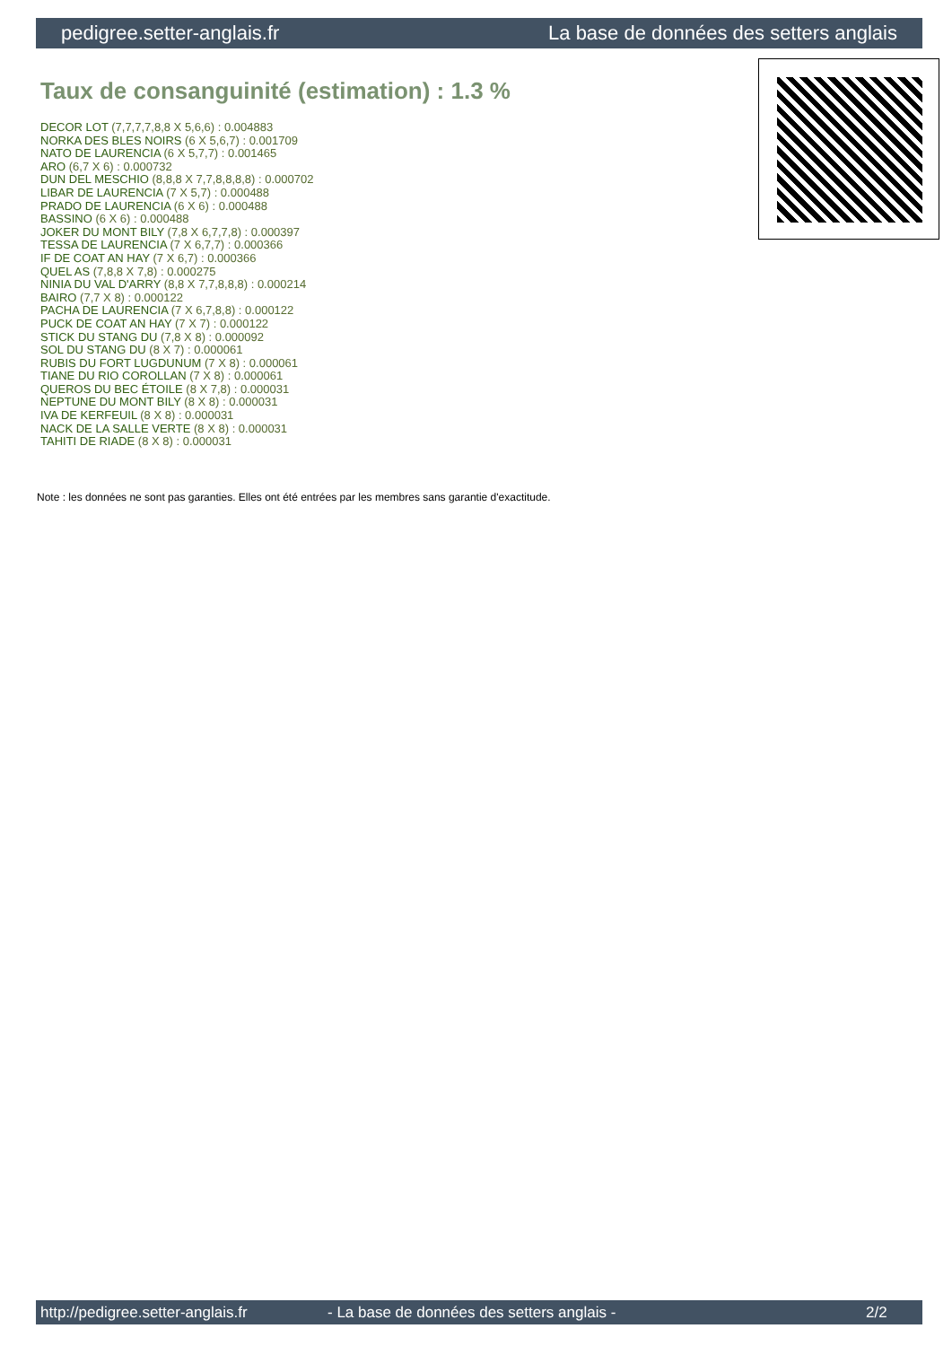pedigree.setter-anglais.fr La base de données des setters anglais
Taux de consanguinité (estimation) : 1.3 %
DECOR LOT (7,7,7,7,8,8 X 5,6,6) : 0.004883
NORKA DES BLES NOIRS (6 X 5,6,7) : 0.001709
NATO DE LAURENCIA (6 X 5,7,7) : 0.001465
ARO (6,7 X 6) : 0.000732
DUN DEL MESCHIO (8,8,8 X 7,7,8,8,8,8) : 0.000702
LIBAR DE LAURENCIA (7 X 5,7) : 0.000488
PRADO DE LAURENCIA (6 X 6) : 0.000488
BASSINO (6 X 6) : 0.000488
JOKER DU MONT BILY (7,8 X 6,7,7,8) : 0.000397
TESSA DE LAURENCIA (7 X 6,7,7) : 0.000366
IF DE COAT AN HAY (7 X 6,7) : 0.000366
QUEL AS (7,8,8 X 7,8) : 0.000275
NINIA DU VAL D'ARRY (8,8 X 7,7,8,8,8) : 0.000214
BAIRO (7,7 X 8) : 0.000122
PACHA DE LAURENCIA (7 X 6,7,8,8) : 0.000122
PUCK DE COAT AN HAY (7 X 7) : 0.000122
STICK DU STANG DU (7,8 X 8) : 0.000092
SOL DU STANG DU (8 X 7) : 0.000061
RUBIS DU FORT LUGDUNUM (7 X 8) : 0.000061
TIANE DU RIO COROLLAN (7 X 8) : 0.000061
QUEROS DU BEC ÉTOILE (8 X 7,8) : 0.000031
NEPTUNE DU MONT BILY (8 X 8) : 0.000031
IVA DE KERFEUIL (8 X 8) : 0.000031
NACK DE LA SALLE VERTE (8 X 8) : 0.000031
TAHITI DE RIADE (8 X 8) : 0.000031
Note : les données ne sont pas garanties. Elles ont été entrées par les membres sans garantie d'exactitude.
http://pedigree.setter-anglais.fr - La base de données des setters anglais - 2/2